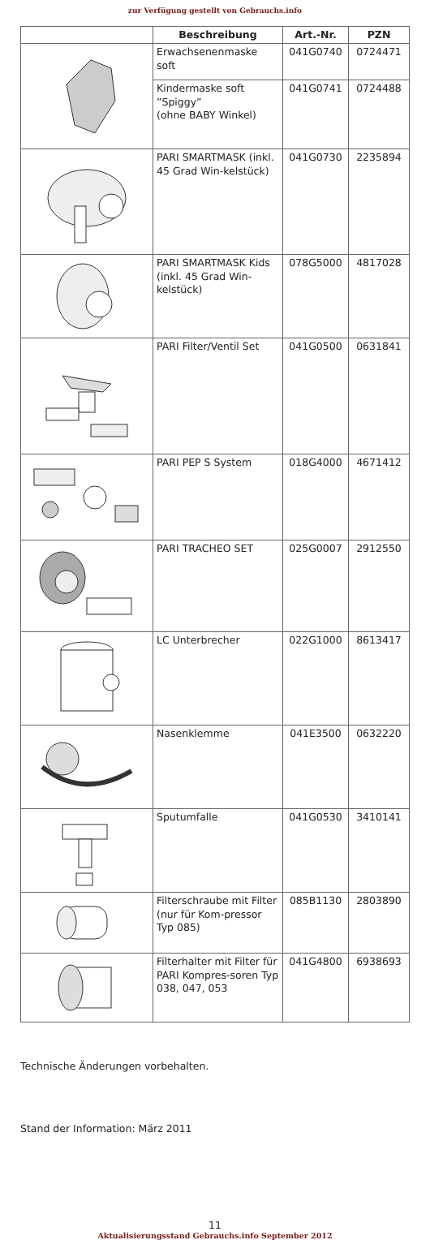zur Verfügung gestellt von Gebrauchs.info
| | Beschreibung | Art.-Nr. | PZN |
| --- | --- | --- | --- |
| | Erwachsenenmaske soft | 041G0740 | 0724471 |
| | Kindermaske soft ”Spiggy” (ohne BABY Winkel) | 041G0741 | 0724488 |
| | PARI SMARTMASK (inkl. 45 Grad Win-kelstück) | 041G0730 | 2235894 |
| | PARI SMARTMASK Kids (inkl. 45 Grad Win-kelstück) | 078G5000 | 4817028 |
| | PARI Filter/Ventil Set | 041G0500 | 0631841 |
| | PARI PEP S System | 018G4000 | 4671412 |
| | PARI TRACHEO SET | 025G0007 | 2912550 |
| | LC Unterbrecher | 022G1000 | 8613417 |
| | Nasenklemme | 041E3500 | 0632220 |
| | Sputumfalle | 041G0530 | 3410141 |
| | Filterschraube mit Filter (nur für Kom-pressor Typ 085) | 085B1130 | 2803890 |
| | Filterhalter mit Filter für PARI Kompres-soren Typ 038, 047, 053 | 041G4800 | 6938693 |
Technische Änderungen vorbehalten.
Stand der Information: März 2011
11
Aktualisierungsstand Gebrauchs.info September 2012